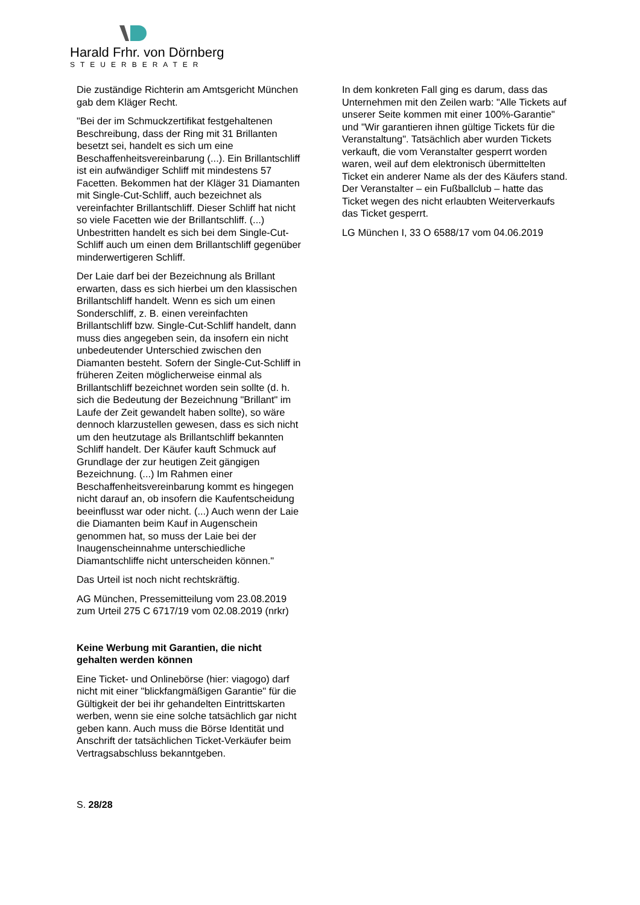Harald Frhr. von Dörnberg
STEUERBERATER
Die zuständige Richterin am Amtsgericht München gab dem Kläger Recht.
"Bei der im Schmuckzertifikat festgehaltenen Beschreibung, dass der Ring mit 31 Brillanten besetzt sei, handelt es sich um eine Beschaffenheitsvereinbarung (...). Ein Brillantschliff ist ein aufwändiger Schliff mit mindestens 57 Facetten. Bekommen hat der Kläger 31 Diamanten mit Single-Cut-Schliff, auch bezeichnet als vereinfachter Brillantschliff. Dieser Schliff hat nicht so viele Facetten wie der Brillantschliff. (...) Unbestritten handelt es sich bei dem Single-Cut-Schliff auch um einen dem Brillantschliff gegenüber minderwertigeren Schliff.
Der Laie darf bei der Bezeichnung als Brillant erwarten, dass es sich hierbei um den klassischen Brillantschliff handelt. Wenn es sich um einen Sonderschliff, z. B. einen vereinfachten Brillantschliff bzw. Single-Cut-Schliff handelt, dann muss dies angegeben sein, da insofern ein nicht unbedeutender Unterschied zwischen den Diamanten besteht. Sofern der Single-Cut-Schliff in früheren Zeiten möglicherweise einmal als Brillantschliff bezeichnet worden sein sollte (d. h. sich die Bedeutung der Bezeichnung "Brillant" im Laufe der Zeit gewandelt haben sollte), so wäre dennoch klarzustellen gewesen, dass es sich nicht um den heutzutage als Brillantschliff bekannten Schliff handelt. Der Käufer kauft Schmuck auf Grundlage der zur heutigen Zeit gängigen Bezeichnung. (...) Im Rahmen einer Beschaffenheitsvereinbarung kommt es hingegen nicht darauf an, ob insofern die Kaufentscheidung beeinflusst war oder nicht. (...) Auch wenn der Laie die Diamanten beim Kauf in Augenschein genommen hat, so muss der Laie bei der Inaugenscheinnahme unterschiedliche Diamantschliffe nicht unterscheiden können."
Das Urteil ist noch nicht rechtskräftig.
AG München, Pressemitteilung vom 23.08.2019 zum Urteil 275 C 6717/19 vom 02.08.2019 (nrkr)
Keine Werbung mit Garantien, die nicht gehalten werden können
Eine Ticket- und Onlinebörse (hier: viagogo) darf nicht mit einer "blickfangmäßigen Garantie" für die Gültigkeit der bei ihr gehandelten Eintrittskarten werben, wenn sie eine solche tatsächlich gar nicht geben kann. Auch muss die Börse Identität und Anschrift der tatsächlichen Ticket-Verkäufer beim Vertragsabschluss bekanntgeben.
In dem konkreten Fall ging es darum, dass das Unternehmen mit den Zeilen warb: "Alle Tickets auf unserer Seite kommen mit einer 100%-Garantie" und "Wir garantieren ihnen gültige Tickets für die Veranstaltung". Tatsächlich aber wurden Tickets verkauft, die vom Veranstalter gesperrt worden waren, weil auf dem elektronisch übermittelten Ticket ein anderer Name als der des Käufers stand. Der Veranstalter – ein Fußballclub – hatte das Ticket wegen des nicht erlaubten Weiterverkaufs das Ticket gesperrt.
LG München I, 33 O 6588/17 vom 04.06.2019
S. 28/28